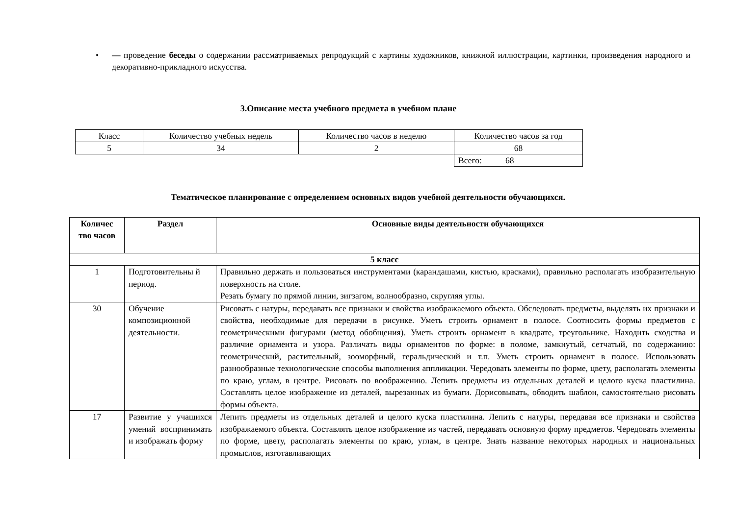• — проведение беседы о содержании рассматриваемых репродукций с картины художников, книжной иллюстрации, картинки, произведения народного и декоративно-прикладного искусства.
3.Описание места учебного предмета в учебном плане
| Класс | Количество учебных недель | Количество часов в неделю | Количество часов за год |
| 5 | 34 | 2 | 68 |
| | | | Всего: 68 |
Тематическое планирование с определением основных видов учебной деятельности обучающихся.
| Количес тво часов | Раздел | Основные виды деятельности обучающихся |
| --- | --- | --- |
| 5 класс | | |
| 1 | Подготовительны й период. | Правильно держать и пользоваться инструментами (карандашами, кистью, красками), правильно располагать изобразительную поверхность на столе. Резать бумагу по прямой линии, зигзагом, волнообразно, скругляя углы. |
| 30 | Обучение композиционной деятельности. | Рисовать с натуры, передавать все признаки и свойства изображаемого объекта. Обследовать предметы, выделять их признаки и свойства, необходимые для передачи в рисунке. Уметь строить орнамент в полосе. Соотносить формы предметов с геометрическими фигурами (метод обобщения). Уметь строить орнамент в квадрате, треугольнике. Находить сходства и различие орнамента и узора. Различать виды орнаментов по форме: в поломе, замкнутый, сетчатый, по содержанию: геометрический, растительный, зооморфный, геральдический и т.п. Уметь строить орнамент в полосе. Использовать разнообразные технологические способы выполнения аппликации. Чередовать элементы по форме, цвету, располагать элементы по краю, углам, в центре. Рисовать по воображению. Лепить предметы из отдельных деталей и целого куска пластилина. Составлять целое изображение из деталей, вырезанных из бумаги. Дорисовывать, обводить шаблон, самостоятельно рисовать формы объекта. |
| 17 | Развитие у учащихся умений воспринимать и изображать форму | Лепить предметы из отдельных деталей и целого куска пластилина. Лепить с натуры, передавая все признаки и свойства изображаемого объекта. Составлять целое изображение из частей, передавать основную форму предметов. Чередовать элементы по форме, цвету, располагать элементы по краю, углам, в центре. Знать название некоторых народных и национальных промыслов, изготавливающих |